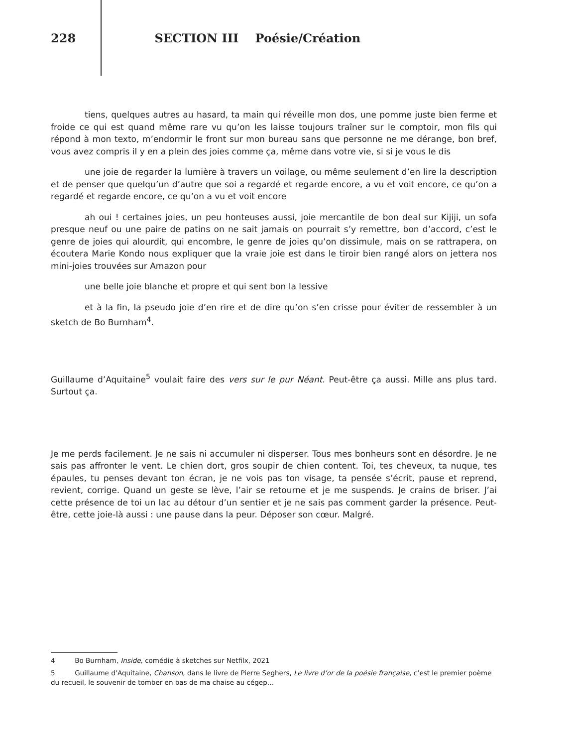228 SECTION III Poésie/Création
tiens, quelques autres au hasard, ta main qui réveille mon dos, une pomme juste bien ferme et froide ce qui est quand même rare vu qu’on les laisse toujours traîner sur le comptoir, mon fils qui répond à mon texto, m’endormir le front sur mon bureau sans que personne ne me dérange, bon bref, vous avez compris il y en a plein des joies comme ça, même dans votre vie, si si je vous le dis
une joie de regarder la lumière à travers un voilage, ou même seulement d’en lire la description et de penser que quelqu’un d’autre que soi a regardé et regarde encore, a vu et voit encore, ce qu’on a regardé et regarde encore, ce qu’on a vu et voit encore
ah oui ! certaines joies, un peu honteuses aussi, joie mercantile de bon deal sur Kijiji, un sofa presque neuf ou une paire de patins on ne sait jamais on pourrait s’y remettre, bon d’accord, c’est le genre de joies qui alourdit, qui encombre, le genre de joies qu’on dissimule, mais on se rattrapera, on écoutera Marie Kondo nous expliquer que la vraie joie est dans le tiroir bien rangé alors on jettera nos mini-joies trouvées sur Amazon pour
une belle joie blanche et propre et qui sent bon la lessive
et à la fin, la pseudo joie d’en rire et de dire qu’on s’en crisse pour éviter de ressembler à un sketch de Bo Burnham<sup>4</sup>.
Guillaume d’Aquitaine<sup>5</sup> voulait faire des vers sur le pur Néant. Peut-être ça aussi. Mille ans plus tard. Surtout ça.
Je me perds facilement. Je ne sais ni accumuler ni disperser. Tous mes bonheurs sont en désordre. Je ne sais pas affronter le vent. Le chien dort, gros soupir de chien content. Toi, tes cheveux, ta nuque, tes épaules, tu penses devant ton écran, je ne vois pas ton visage, ta pensée s’écrit, pause et reprend, revient, corrige. Quand un geste se lève, l’air se retourne et je me suspends. Je crains de briser. J’ai cette présence de toi un lac au détour d’un sentier et je ne sais pas comment garder la présence. Peut-être, cette joie-là aussi : une pause dans la peur. Déposer son cœur. Malgré.
4 Bo Burnham, Inside, comédie à sketches sur Netfilx, 2021
5 Guillaume d’Aquitaine, Chanson, dans le livre de Pierre Seghers, Le livre d’or de la poésie française, c’est le premier poème du recueil, le souvenir de tomber en bas de ma chaise au cégep…